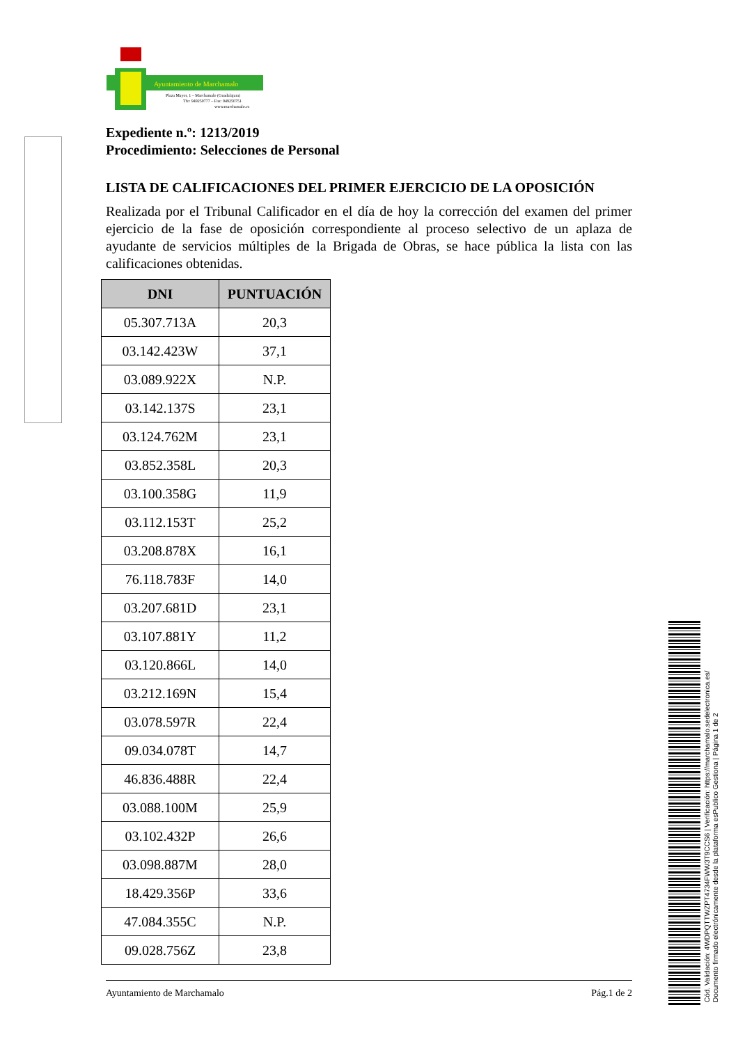Ayuntamiento de Marchamalo
Plaza Mayor, 1 – Marchamalo (Guadalajara)
Tfo: 949250777 – Fax: 949250751
www.marchamalo.es
Expediente n.º: 1213/2019
Procedimiento: Selecciones de Personal
LISTA DE CALIFICACIONES DEL PRIMER EJERCICIO DE LA OPOSICIÓN
Realizada por el Tribunal Calificador en el día de hoy la corrección del examen del primer ejercicio de la fase de oposición correspondiente al proceso selectivo de un aplaza de ayudante de servicios múltiples de la Brigada de Obras, se hace pública la lista con las calificaciones obtenidas.
| DNI | PUNTUACIÓN |
| --- | --- |
| 05.307.713A | 20,3 |
| 03.142.423W | 37,1 |
| 03.089.922X | N.P. |
| 03.142.137S | 23,1 |
| 03.124.762M | 23,1 |
| 03.852.358L | 20,3 |
| 03.100.358G | 11,9 |
| 03.112.153T | 25,2 |
| 03.208.878X | 16,1 |
| 76.118.783F | 14,0 |
| 03.207.681D | 23,1 |
| 03.107.881Y | 11,2 |
| 03.120.866L | 14,0 |
| 03.212.169N | 15,4 |
| 03.078.597R | 22,4 |
| 09.034.078T | 14,7 |
| 46.836.488R | 22,4 |
| 03.088.100M | 25,9 |
| 03.102.432P | 26,6 |
| 03.098.887M | 28,0 |
| 18.429.356P | 33,6 |
| 47.084.355C | N.P. |
| 09.028.756Z | 23,8 |
Ayuntamiento de Marchamalo Pág.1 de 2
Cód. Validación: 4WDPQTTWZPT4734FWW3T9CCS6 | Verificación: https://marchamalo.sedelectronica.es/
Documento firmado electrónicamente desde la plataforma esPublico Gestiona | Página 1 de 2